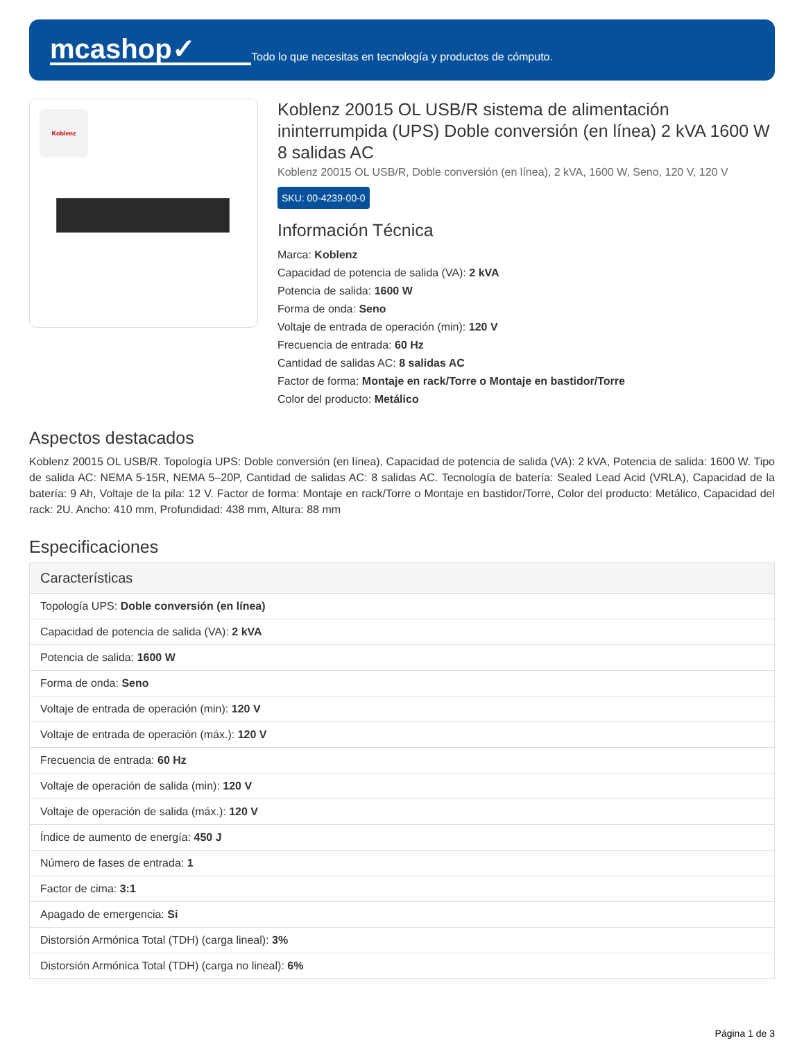mcashop✓
Todo lo que necesitas en tecnología y productos de cómputo.
Koblenz
Koblenz 20015 OL USB/R sistema de alimentación ininterrumpida (UPS) Doble conversión (en línea) 2 kVA 1600 W 8 salidas AC
Koblenz 20015 OL USB/R, Doble conversión (en línea), 2 kVA, 1600 W, Seno, 120 V, 120 V
SKU: 00-4239-00-0
Información Técnica
Marca: Koblenz
Capacidad de potencia de salida (VA): 2 kVA
Potencia de salida: 1600 W
Forma de onda: Seno
Voltaje de entrada de operación (min): 120 V
Frecuencia de entrada: 60 Hz
Cantidad de salidas AC: 8 salidas AC
Factor de forma: Montaje en rack/Torre o Montaje en bastidor/Torre
Color del producto: Metálico
Aspectos destacados
Koblenz 20015 OL USB/R. Topología UPS: Doble conversión (en línea), Capacidad de potencia de salida (VA): 2 kVA, Potencia de salida: 1600 W. Tipo de salida AC: NEMA 5-15R, NEMA 5–20P, Cantidad de salidas AC: 8 salidas AC. Tecnología de batería: Sealed Lead Acid (VRLA), Capacidad de la batería: 9 Ah, Voltaje de la pila: 12 V. Factor de forma: Montaje en rack/Torre o Montaje en bastidor/Torre, Color del producto: Metálico, Capacidad del rack: 2U. Ancho: 410 mm, Profundidad: 438 mm, Altura: 88 mm
Especificaciones
| Características |
| --- |
| Topología UPS: Doble conversión (en línea) |
| Capacidad de potencia de salida (VA): 2 kVA |
| Potencia de salida: 1600 W |
| Forma de onda: Seno |
| Voltaje de entrada de operación (min): 120 V |
| Voltaje de entrada de operación (máx.): 120 V |
| Frecuencia de entrada: 60 Hz |
| Voltaje de operación de salida (min): 120 V |
| Voltaje de operación de salida (máx.): 120 V |
| Índice de aumento de energía: 450 J |
| Número de fases de entrada: 1 |
| Factor de cima: 3:1 |
| Apagado de emergencia: Si |
| Distorsión Armónica Total (TDH) (carga lineal): 3% |
| Distorsión Armónica Total (TDH) (carga no lineal): 6% |
Página 1 de 3